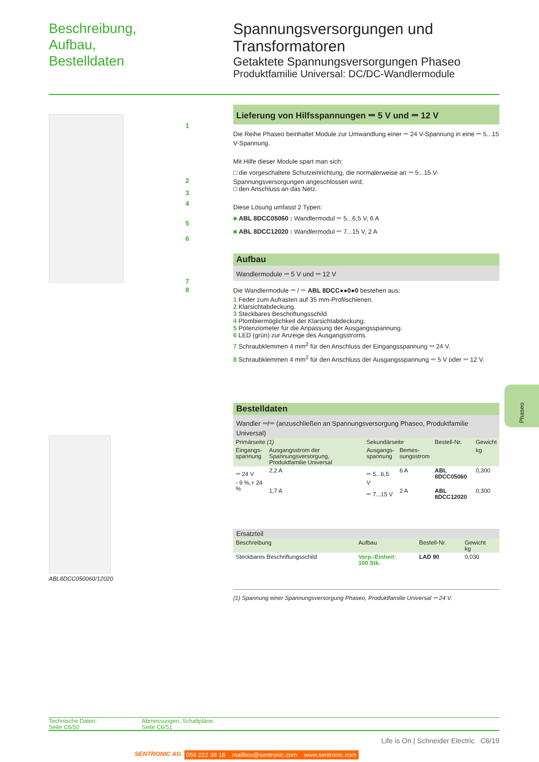Beschreibung,
Aufbau,
Bestelldaten
Spannungsversorgungen und
Transformatoren
Getaktete Spannungsversorgungen Phaseo
Produktfamilie Universal: DC/DC-Wandlermodule
ABL8DCC050060/12020
1
2
3
4
5
6
7
8
Lieferung von Hilfsspannungen ⎓ 5 V und ⎓ 12 V
Die Reihe Phaseo beinhaltet Module zur Umwandlung einer ⎓ 24 V-Spannung in eine ⎓ 5...15 V-Spannung.
Mit Hilfe dieser Module spart man sich:
□ die vorgeschaltete Schutzeinrichtung, die normalerweise an ⎓ 5...15 V-Spannungsversorgungen angeschlossen wird,
□ den Anschluss an das Netz.
Diese Lösung umfasst 2 Typen:
■ ABL 8DCC05060 : Wandlermodul ⎓ 5...6,5 V, 6 A
■ ABL 8DCC12020 : Wandlermodul ⎓ 7...15 V, 2 A
Aufbau
Wandlermodule ⎓ 5 V und ⎓ 12 V
Die Wandlermodule ⎓ / ⎓ ABL 8DCC●●0●0 bestehen aus:
1 Feder zum Aufrasten auf 35 mm-Profilschienen.
2 Klarsichtabdeckung.
3 Steckbares Beschriftungsschild.
4 Plombiermöglichkeit der Klarsichtabdeckung.
5 Potenziometer für die Anpassung der Ausgangsspannung.
6 LED (grün) zur Anzeige des Ausgangsstroms.
7 Schraubklemmen 4 mm<sup>2</sup> für den Anschluss der Eingangsspannung ⎓ 24 V.
8 Schraubklemmen 4 mm<sup>2</sup> für den Anschluss der Ausgangsspannung ⎓ 5 V oder ⎓ 12 V.
Bestelldaten
Wandler ⎓/⎓ (anzuschließen an Spannungsversorgung Phaseo, Produktfamilie Universal)
| Primärseite (1) | | Sekundärseite | | Bestell-Nr. | Gewicht |
| --- | --- | --- | --- | --- | --- |
| Eingangs- spannung | Ausgangsstrom der Spannungsversorgung, Produktfamilie Universal | Ausgangs- spannung | Bemes- sungsstrom | | kg |
| ⎓ 24 V - 9 %,+ 24 % | 2,2 A | ⎓ 5...6,5 V | 6 A | ABL 8DCC05060 | 0,300 |
| | 1,7 A | ⎓ 7...15 V | 2 A | ABL 8DCC12020 | 0,300 |
Ersatzteil
| Beschreibung | Aufbau | Bestell-Nr. | Gewicht kg |
| --- | --- | --- | --- |
| Steckbares Beschriftungsschild | Verp.-Einheit: 100 Stk. | LAD 90 | 0,030 |
(1) Spannung einer Spannungsversorgung Phaseo, Produktfamilie Universal ⎓ 24 V.
Phaseo
Technische Daten:
Seite C6/50
Abmessungen, Schaltpläne:
Seite C6/51
Life is On | Schneider Electric C6/19
SENTRONIC AG 056 222 38 18 mailbox@sentronic.com www.sentronic.com